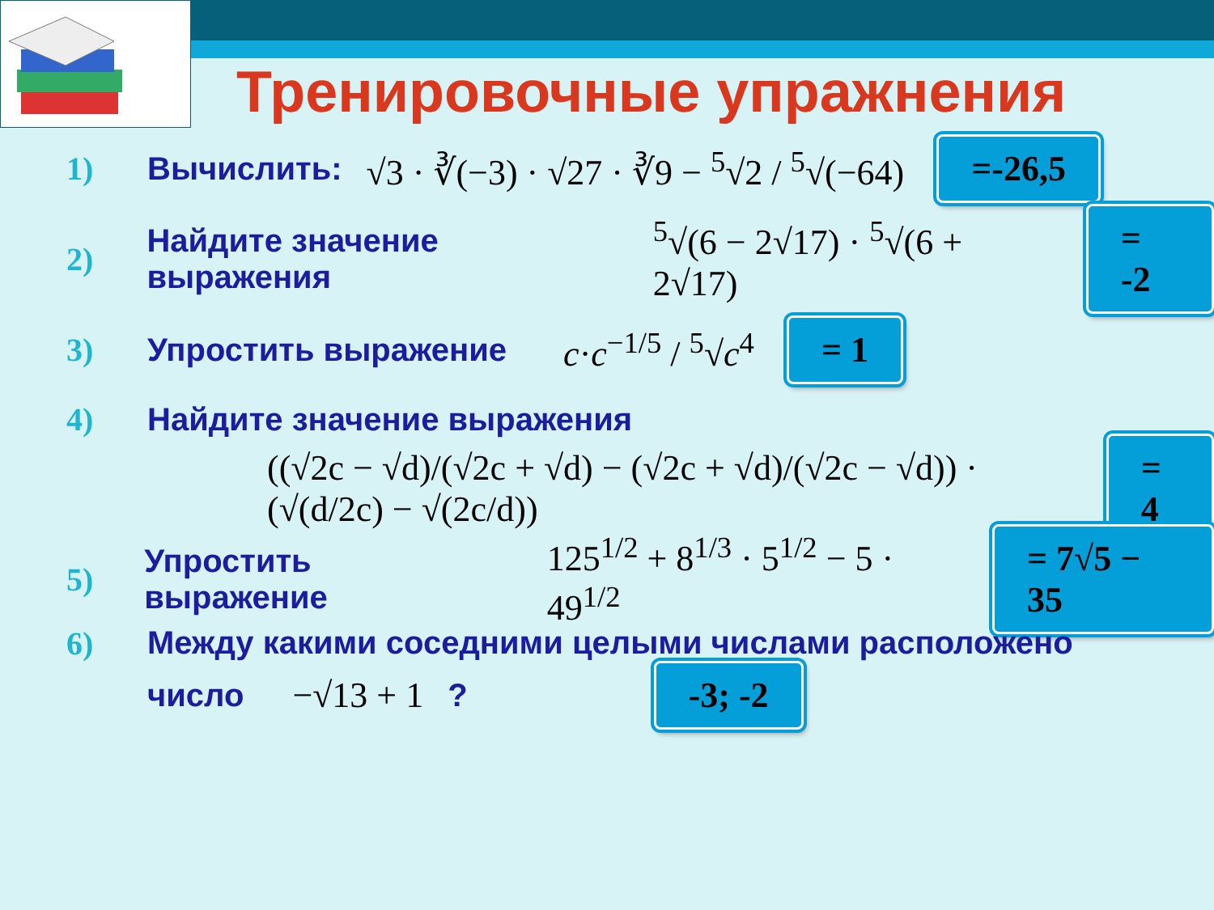Тренировочные упражнения
1) Вычислить: √3 · ∛(−3) · √27 · ∛9 − <sup>5</sup>√2 / <sup>5</sup>√(−64) =-26,5
2) Найдите значение выражения <sup>5</sup>√(6 − 2√17) · <sup>5</sup>√(6 + 2√17) = -2
3) Упростить выражение c·c<sup>−1/5</sup> / <sup>5</sup>√c<sup>4</sup> = 1
4) Найдите значение выражения
((√2c − √d)/(√2c + √d) − (√2c + √d)/(√2c − √d)) · (√(d/2c) − √(2c/d)) = 4
5) Упростить выражение 125<sup>1/2</sup> + 8<sup>1/3</sup> · 5<sup>1/2</sup> − 5 · 49<sup>1/2</sup> = 7√5 − 35
6) Между какими соседними целыми числами расположено
число −√13 + 1? -3; -2